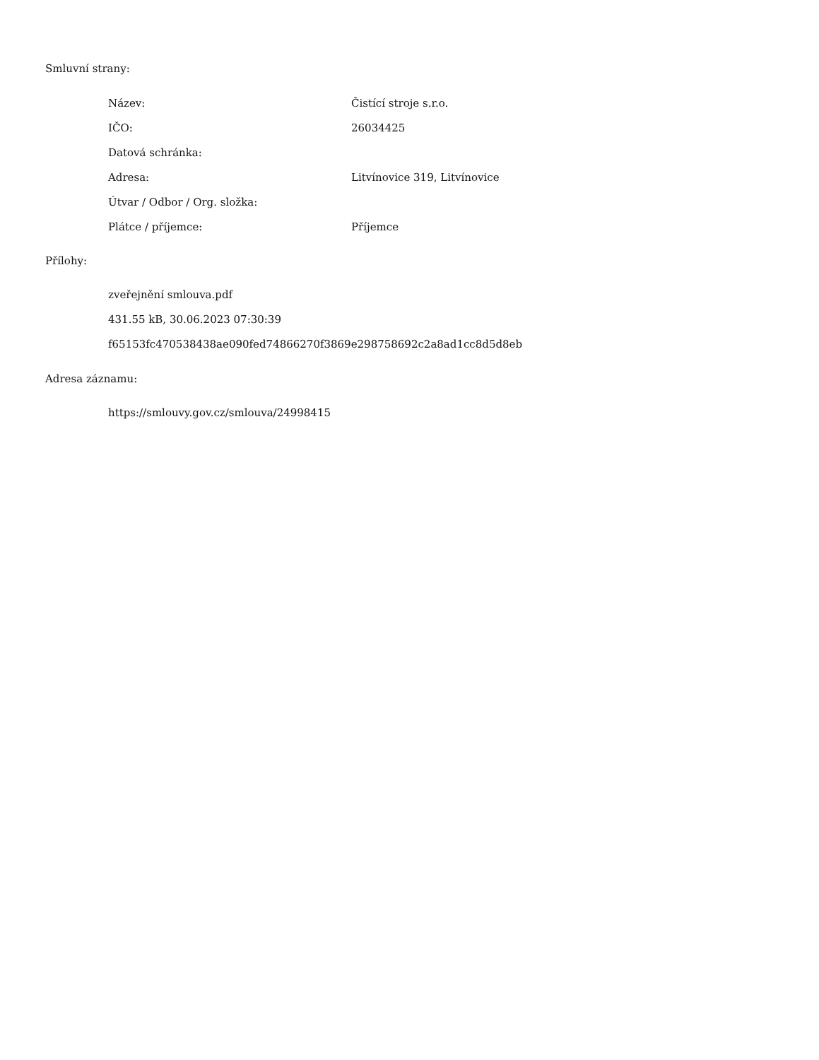Smluvní strany:
| Název: | Čistící stroje s.r.o. |
| IČO: | 26034425 |
| Datová schránka: | |
| Adresa: | Litvínovice 319, Litvínovice |
| Útvar / Odbor / Org. složka: | |
| Plátce / příjemce: | Příjemce |
Přílohy:
zveřejnění smlouva.pdf
431.55 kB, 30.06.2023 07:30:39
f65153fc470538438ae090fed74866270f3869e298758692c2a8ad1cc8d5d8eb
Adresa záznamu:
https://smlouvy.gov.cz/smlouva/24998415